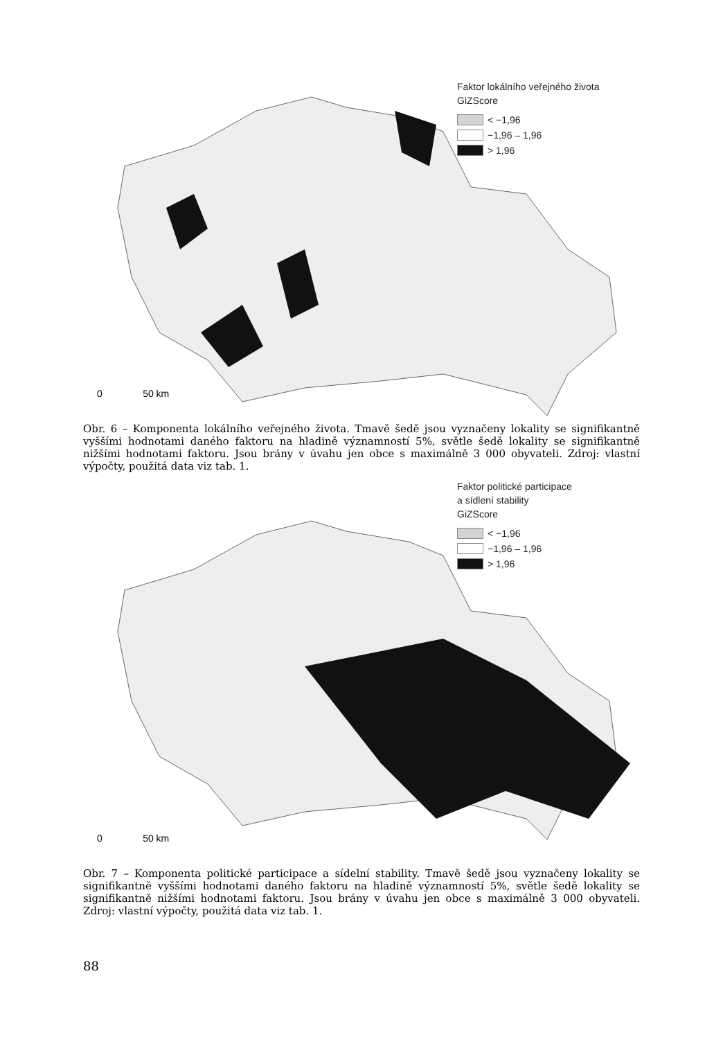Faktor lokálního veřejného života
GiZScore
< −1,96
−1,96 – 1,96
> 1,96
0 50 km
Obr. 6 – Komponenta lokálního veřejného života. Tmavě šedě jsou vyznačeny lokality se signifikantně vyššími hodnotami daného faktoru na hladině významností 5%, světle šedě lokality se signifikantně nižšími hodnotami faktoru. Jsou brány v úvahu jen obce s maximálně 3 000 obyvateli. Zdroj: vlastní výpočty, použitá data viz tab. 1.
Faktor politické participace
a sídlení stability
GiZScore
< −1,96
−1,96 – 1,96
> 1,96
0 50 km
Obr. 7 – Komponenta politické participace a sídelní stability. Tmavě šedě jsou vyznačeny lokality se signifikantně vyššími hodnotami daného faktoru na hladině významností 5%, světle šedě lokality se signifikantně nižšími hodnotami faktoru. Jsou brány v úvahu jen obce s maximálně 3 000 obyvateli. Zdroj: vlastní výpočty, použitá data viz tab. 1.
88